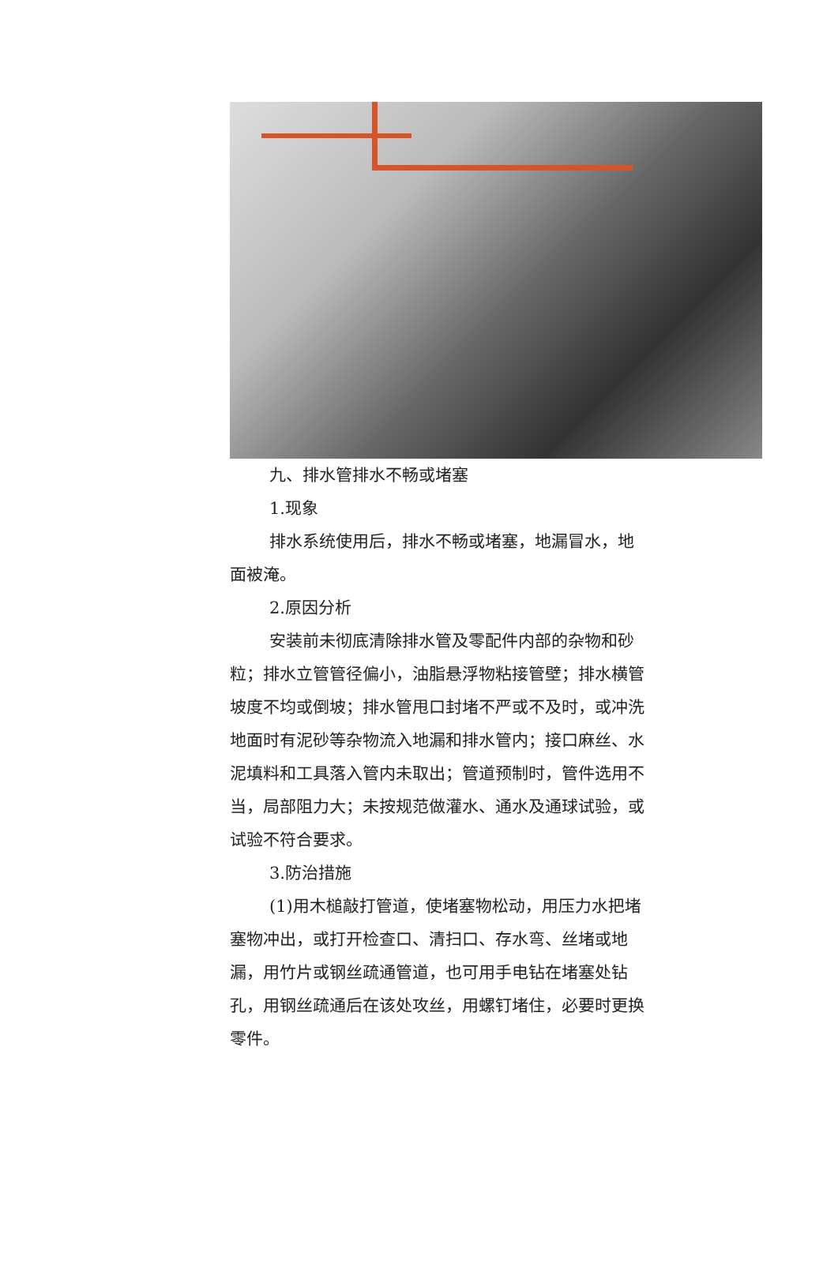九、排水管排水不畅或堵塞
1.现象
排水系统使用后，排水不畅或堵塞，地漏冒水，地面被淹。
2.原因分析
安装前未彻底清除排水管及零配件内部的杂物和砂粒；排水立管管径偏小，油脂悬浮物粘接管壁；排水横管坡度不均或倒坡；排水管甩口封堵不严或不及时，或冲洗地面时有泥砂等杂物流入地漏和排水管内；接口麻丝、水泥填料和工具落入管内未取出；管道预制时，管件选用不当，局部阻力大；未按规范做灌水、通水及通球试验，或试验不符合要求。
3.防治措施
(1)用木槌敲打管道，使堵塞物松动，用压力水把堵塞物冲出，或打开检查口、清扫口、存水弯、丝堵或地漏，用竹片或钢丝疏通管道，也可用手电钻在堵塞处钻孔，用钢丝疏通后在该处攻丝，用螺钉堵住，必要时更换零件。